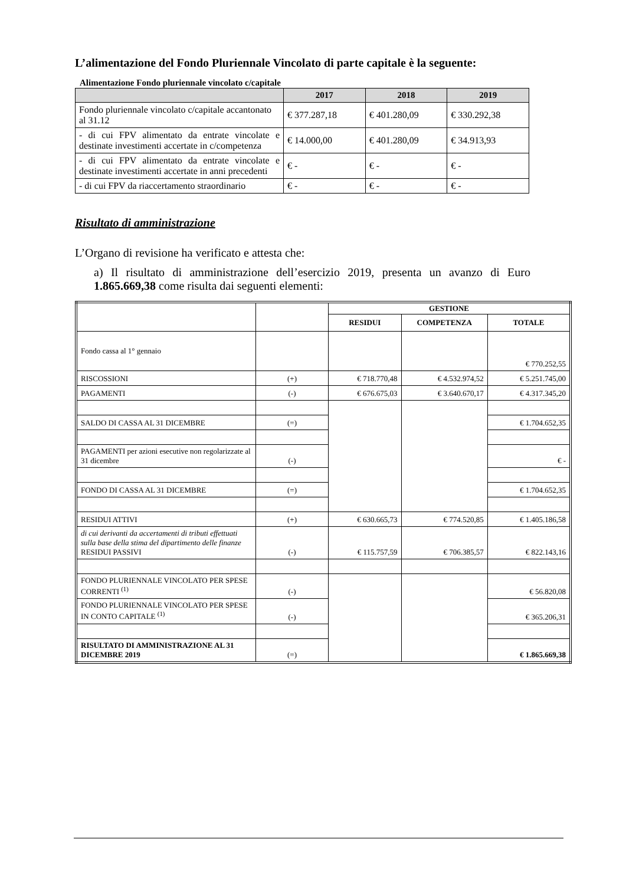L’alimentazione del Fondo Pluriennale Vincolato di parte capitale è la seguente:
Alimentazione Fondo pluriennale vincolato c/capitale
| | 2017 | 2018 | 2019 |
| --- | --- | --- | --- |
| Fondo pluriennale vincolato c/capitale accantonato al 31.12 | € 377.287,18 | € 401.280,09 | € 330.292,38 |
| - di cui FPV alimentato da entrate vincolate e destinate investimenti accertate in c/competenza | € 14.000,00 | € 401.280,09 | € 34.913,93 |
| - di cui FPV alimentato da entrate vincolate e destinate investimenti accertate in anni precedenti | € - | € - | € - |
| - di cui FPV da riaccertamento straordinario | € - | € - | € - |
Risultato di amministrazione
L’Organo di revisione ha verificato e attesta che:
a) Il risultato di amministrazione dell’esercizio 2019, presenta un avanzo di Euro 1.865.669,38 come risulta dai seguenti elementi:
| | | GESTIONE | | |
| | | RESIDUI | COMPETENZA | TOTALE |
| Fondo cassa al 1° gennaio | | | | € 770.252,55 |
| RISCOSSIONI | (+) | € 718.770,48 | € 4.532.974,52 | € 5.251.745,00 |
| PAGAMENTI | (-) | € 676.675,03 | € 3.640.670,17 | € 4.317.345,20 |
| SALDO DI CASSA AL 31 DICEMBRE | (=) | | | € 1.704.652,35 |
| PAGAMENTI per azioni esecutive non regolarizzate al 31 dicembre | (-) | | | € - |
| FONDO DI CASSA AL 31 DICEMBRE | (=) | | | € 1.704.652,35 |
| RESIDUI ATTIVI | (+) | € 630.665,73 | € 774.520,85 | € 1.405.186,58 |
| di cui derivanti da accertamenti di tributi effettuati sulla base della stima del dipartimento delle finanze RESIDUI PASSIVI | (-) | € 115.757,59 | € 706.385,57 | € 822.143,16 |
| FONDO PLURIENNALE VINCOLATO PER SPESE CORRENTI <sup>(1)</sup> | (-) | | | € 56.820,08 |
| FONDO PLURIENNALE VINCOLATO PER SPESE IN CONTO CAPITALE <sup>(1)</sup> | (-) | | | € 365.206,31 |
| RISULTATO DI AMMINISTRAZIONE AL 31 DICEMBRE 2019 | (=) | | | € 1.865.669,38 |